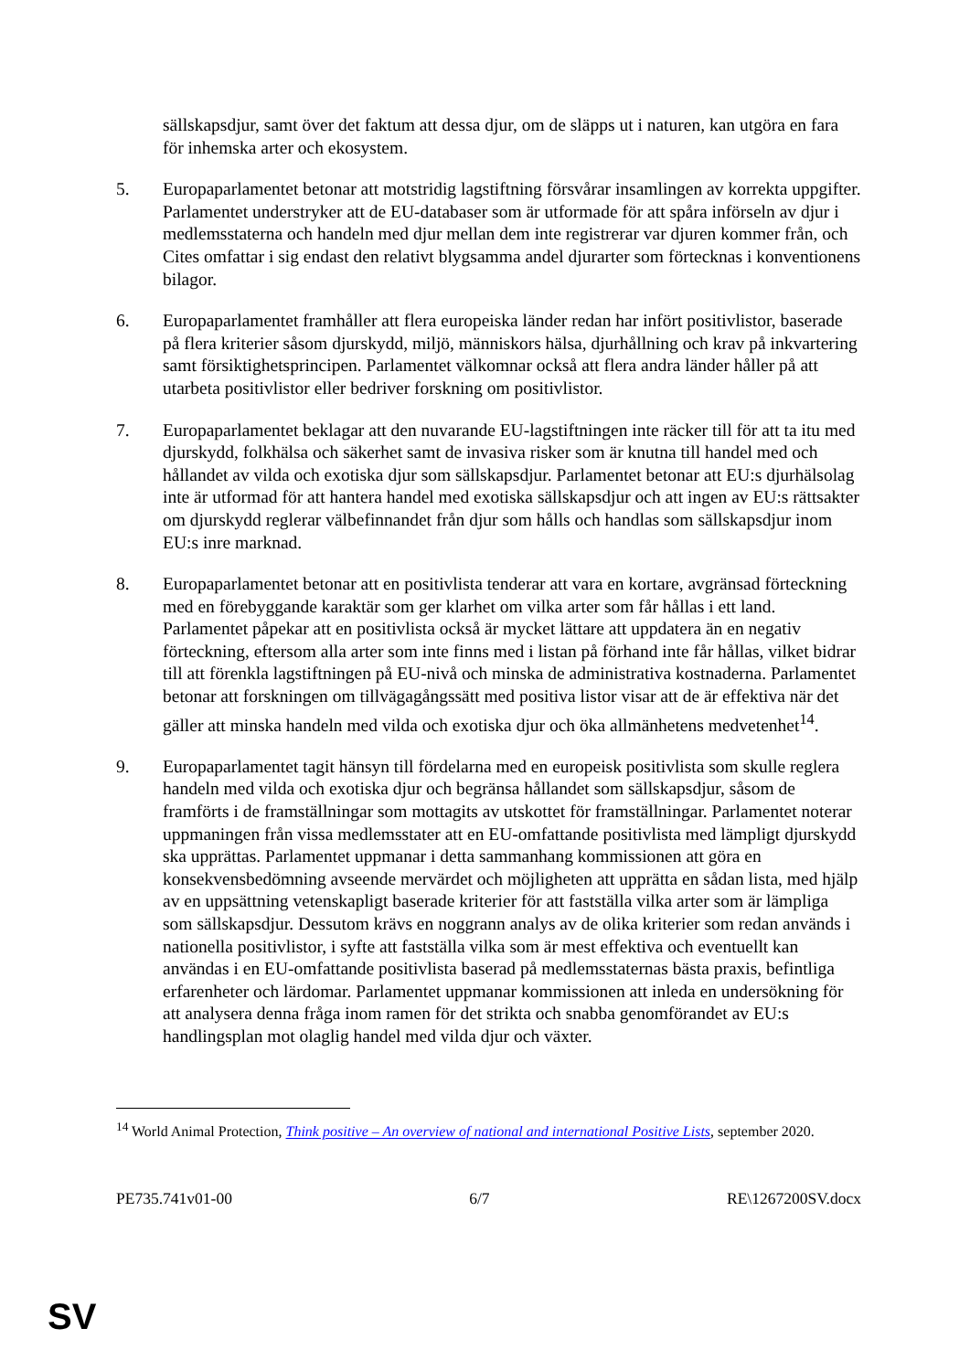sällskapsdjur, samt över det faktum att dessa djur, om de släpps ut i naturen, kan utgöra en fara för inhemska arter och ekosystem.
5. Europaparlamentet betonar att motstridig lagstiftning försvårar insamlingen av korrekta uppgifter. Parlamentet understryker att de EU-databaser som är utformade för att spåra införseln av djur i medlemsstaterna och handeln med djur mellan dem inte registrerar var djuren kommer från, och Cites omfattar i sig endast den relativt blygsamma andel djurarter som förtecknas i konventionens bilagor.
6. Europaparlamentet framhåller att flera europeiska länder redan har infört positivlistor, baserade på flera kriterier såsom djurskydd, miljö, människors hälsa, djurhållning och krav på inkvartering samt försiktighetsprincipen. Parlamentet välkomnar också att flera andra länder håller på att utarbeta positivlistor eller bedriver forskning om positivlistor.
7. Europaparlamentet beklagar att den nuvarande EU-lagstiftningen inte räcker till för att ta itu med djurskydd, folkhälsa och säkerhet samt de invasiva risker som är knutna till handel med och hållandet av vilda och exotiska djur som sällskapsdjur. Parlamentet betonar att EU:s djurhälsolag inte är utformad för att hantera handel med exotiska sällskapsdjur och att ingen av EU:s rättsakter om djurskydd reglerar välbefinnandet från djur som hålls och handlas som sällskapsdjur inom EU:s inre marknad.
8. Europaparlamentet betonar att en positivlista tenderar att vara en kortare, avgränsad förteckning med en förebyggande karaktär som ger klarhet om vilka arter som får hållas i ett land. Parlamentet påpekar att en positivlista också är mycket lättare att uppdatera än en negativ förteckning, eftersom alla arter som inte finns med i listan på förhand inte får hållas, vilket bidrar till att förenkla lagstiftningen på EU-nivå och minska de administrativa kostnaderna. Parlamentet betonar att forskningen om tillvägagångssätt med positiva listor visar att de är effektiva när det gäller att minska handeln med vilda och exotiska djur och öka allmänhetens medvetenhet<sup>14</sup>.
9. Europaparlamentet tagit hänsyn till fördelarna med en europeisk positivlista som skulle reglera handeln med vilda och exotiska djur och begränsa hållandet som sällskapsdjur, såsom de framförts i de framställningar som mottagits av utskottet för framställningar. Parlamentet noterar uppmaningen från vissa medlemsstater att en EU-omfattande positivlista med lämpligt djurskydd ska upprättas. Parlamentet uppmanar i detta sammanhang kommissionen att göra en konsekvensbedömning avseende mervärdet och möjligheten att upprätta en sådan lista, med hjälp av en uppsättning vetenskapligt baserade kriterier för att fastställa vilka arter som är lämpliga som sällskapsdjur. Dessutom krävs en noggrann analys av de olika kriterier som redan används i nationella positivlistor, i syfte att fastställa vilka som är mest effektiva och eventuellt kan användas i en EU-omfattande positivlista baserad på medlemsstaternas bästa praxis, befintliga erfarenheter och lärdomar. Parlamentet uppmanar kommissionen att inleda en undersökning för att analysera denna fråga inom ramen för det strikta och snabba genomförandet av EU:s handlingsplan mot olaglig handel med vilda djur och växter.
<sup>14</sup> World Animal Protection, Think positive – An overview of national and international Positive Lists, september 2020.
PE735.741v01-00 6/7 RE\1267200SV.docx
SV